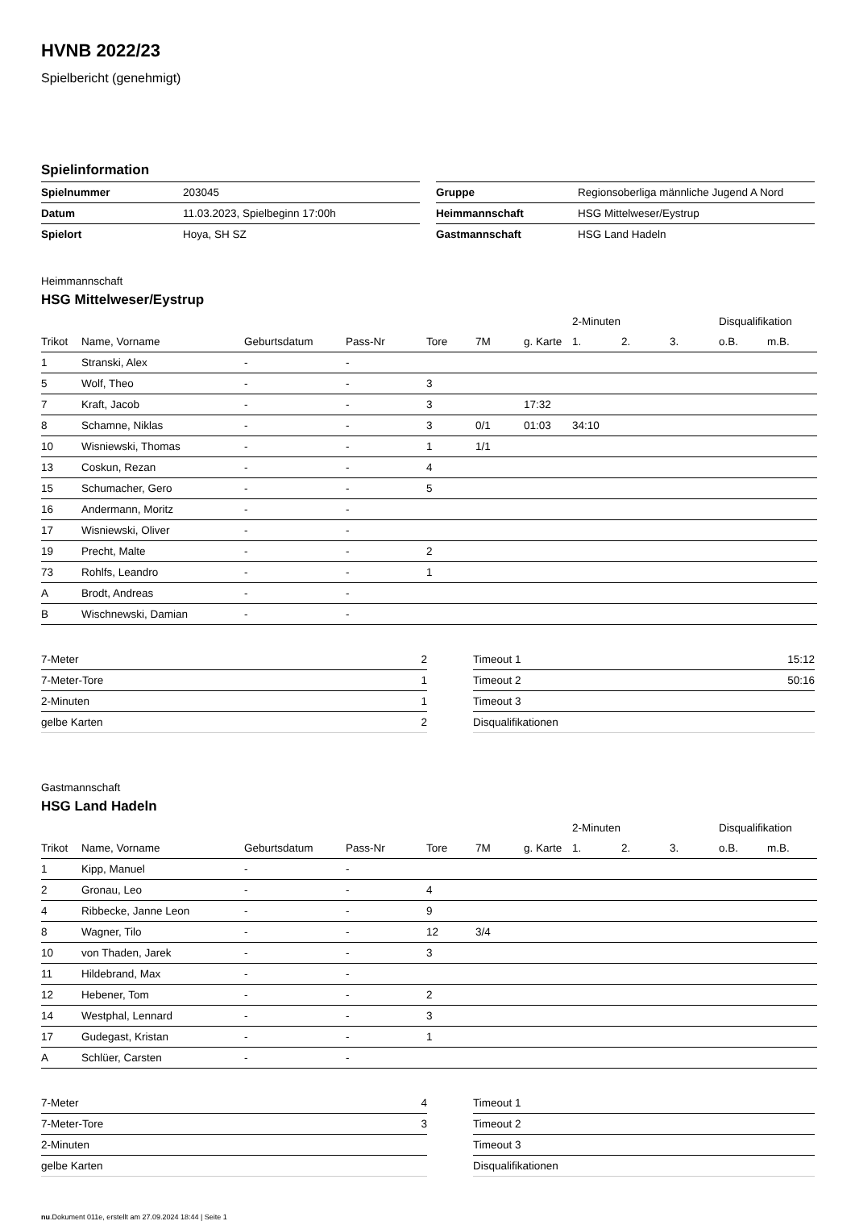HVNB 2022/23
Spielbericht (genehmigt)
Spielinformation
| Spielnummer | 203045 |
| Datum | 11.03.2023, Spielbeginn 17:00h |
| Spielort | Hoya, SH SZ |
| Gruppe | Regionsoberliga männliche Jugend A Nord |
| Heimmannschaft | HSG Mittelweser/Eystrup |
| Gastmannschaft | HSG Land Hadeln |
Heimmannschaft
HSG Mittelweser/Eystrup
| | | | | | | | 2-Minuten | | | Disqualifikation | |
| --- | --- | --- | --- | --- | --- | --- | --- | --- | --- | --- | --- |
| Trikot | Name, Vorname | Geburtsdatum | Pass-Nr | Tore | 7M | g. Karte | 1. | 2. | 3. | o.B. | m.B. |
| 1 | Stranski, Alex | - | - | | | | | | | | |
| 5 | Wolf, Theo | - | - | 3 | | | | | | | |
| 7 | Kraft, Jacob | - | - | 3 | | 17:32 | | | | | |
| 8 | Schamne, Niklas | - | - | 3 | 0/1 | 01:03 | 34:10 | | | | |
| 10 | Wisniewski, Thomas | - | - | 1 | 1/1 | | | | | | |
| 13 | Coskun, Rezan | - | - | 4 | | | | | | | |
| 15 | Schumacher, Gero | - | - | 5 | | | | | | | |
| 16 | Andermann, Moritz | - | - | | | | | | | | |
| 17 | Wisniewski, Oliver | - | - | | | | | | | | |
| 19 | Precht, Malte | - | - | 2 | | | | | | | |
| 73 | Rohlfs, Leandro | - | - | 1 | | | | | | | |
| A | Brodt, Andreas | - | - | | | | | | | | |
| B | Wischnewski, Damian | - | - | | | | | | | | |
| 7-Meter | 2 |
| 7-Meter-Tore | 1 |
| 2-Minuten | 1 |
| gelbe Karten | 2 |
| Timeout 1 | 15:12 |
| Timeout 2 | 50:16 |
| Timeout 3 | |
| Disqualifikationen | |
Gastmannschaft
HSG Land Hadeln
| | | | | | | | 2-Minuten | | | Disqualifikation | |
| --- | --- | --- | --- | --- | --- | --- | --- | --- | --- | --- | --- |
| Trikot | Name, Vorname | Geburtsdatum | Pass-Nr | Tore | 7M | g. Karte | 1. | 2. | 3. | o.B. | m.B. |
| 1 | Kipp, Manuel | - | - | | | | | | | | |
| 2 | Gronau, Leo | - | - | 4 | | | | | | | |
| 4 | Ribbecke, Janne Leon | - | - | 9 | | | | | | | |
| 8 | Wagner, Tilo | - | - | 12 | 3/4 | | | | | | |
| 10 | von Thaden, Jarek | - | - | 3 | | | | | | | |
| 11 | Hildebrand, Max | - | - | | | | | | | | |
| 12 | Hebener, Tom | - | - | 2 | | | | | | | |
| 14 | Westphal, Lennard | - | - | 3 | | | | | | | |
| 17 | Gudegast, Kristan | - | - | 1 | | | | | | | |
| A | Schlüer, Carsten | - | - | | | | | | | | |
| 7-Meter | 4 |
| 7-Meter-Tore | 3 |
| 2-Minuten | |
| gelbe Karten | |
| Timeout 1 | |
| Timeout 2 | |
| Timeout 3 | |
| Disqualifikationen | |
nu.Dokument 011e, erstellt am 27.09.2024 18:44 | Seite 1